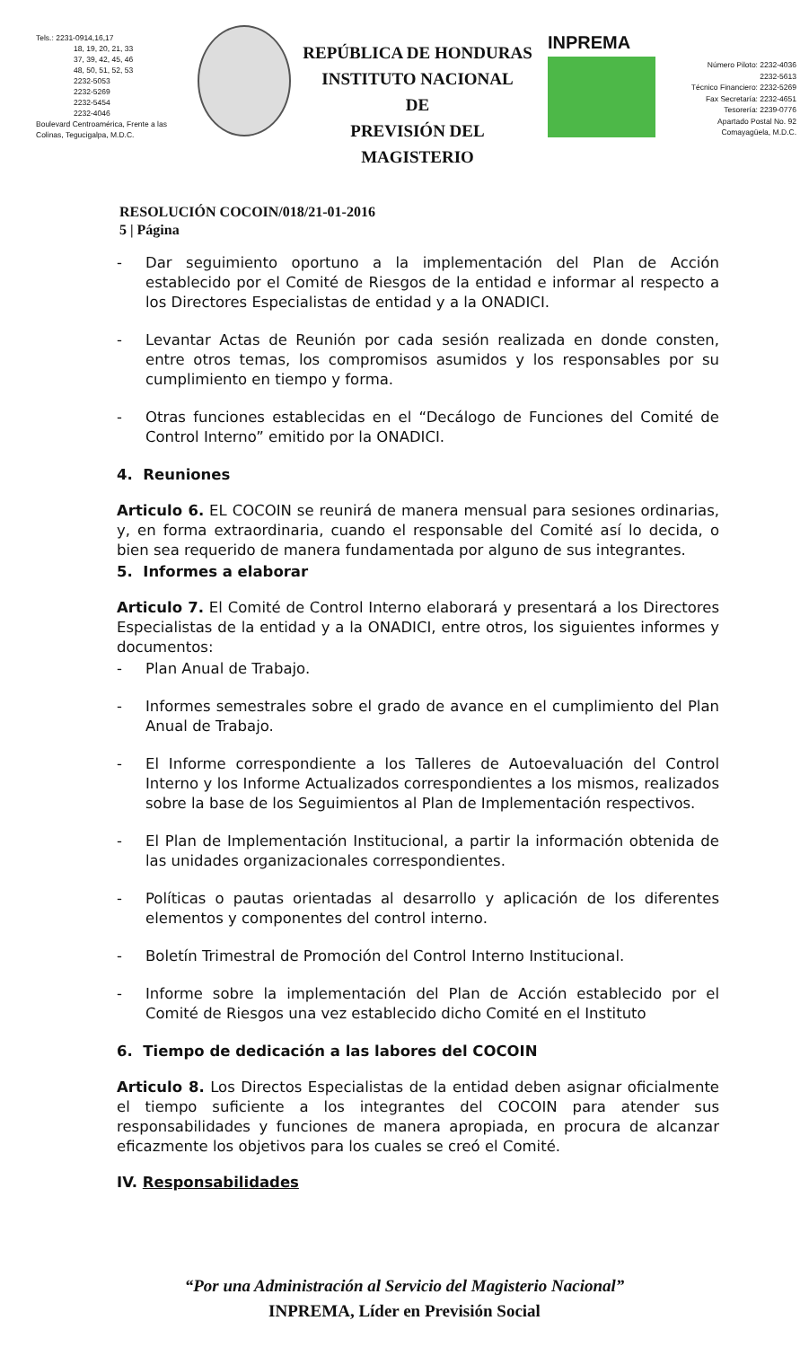Tels.: 2231-0914,16,17
18, 19, 20, 21, 33
37, 39, 42, 45, 46
48, 50, 51, 52, 53
2232-5053
2232-5269
2232-5454
2232-4046
Boulevard Centroamérica, Frente a las Colinas, Tegucigalpa, M.D.C.
REPÚBLICA DE HONDURAS
INSTITUTO NACIONAL
DE
PREVISIÓN DEL MAGISTERIO
INPREMA
Número Piloto: 2232-4036
2232-5613
Técnico Financiero: 2232-5269
Fax Secretaría: 2232-4651
Tesorería: 2239-0776
Apartado Postal No. 92
Comayagüela, M.D.C.
RESOLUCIÓN COCOIN/018/21-01-2016
5 | Página
- Dar seguimiento oportuno a la implementación del Plan de Acción establecido por el Comité de Riesgos de la entidad e informar al respecto a los Directores Especialistas de entidad y a la ONADICI.
- Levantar Actas de Reunión por cada sesión realizada en donde consten, entre otros temas, los compromisos asumidos y los responsables por su cumplimiento en tiempo y forma.
- Otras funciones establecidas en el “Decálogo de Funciones del Comité de Control Interno” emitido por la ONADICI.
4. Reuniones
Articulo 6. EL COCOIN se reunirá de manera mensual para sesiones ordinarias, y, en forma extraordinaria, cuando el responsable del Comité así lo decida, o bien sea requerido de manera fundamentada por alguno de sus integrantes.
5. Informes a elaborar
Articulo 7. El Comité de Control Interno elaborará y presentará a los Directores Especialistas de la entidad y a la ONADICI, entre otros, los siguientes informes y documentos:
- Plan Anual de Trabajo.
- Informes semestrales sobre el grado de avance en el cumplimiento del Plan Anual de Trabajo.
- El Informe correspondiente a los Talleres de Autoevaluación del Control Interno y los Informe Actualizados correspondientes a los mismos, realizados sobre la base de los Seguimientos al Plan de Implementación respectivos.
- El Plan de Implementación Institucional, a partir la información obtenida de las unidades organizacionales correspondientes.
- Políticas o pautas orientadas al desarrollo y aplicación de los diferentes elementos y componentes del control interno.
- Boletín Trimestral de Promoción del Control Interno Institucional.
- Informe sobre la implementación del Plan de Acción establecido por el Comité de Riesgos una vez establecido dicho Comité en el Instituto
6. Tiempo de dedicación a las labores del COCOIN
Articulo 8. Los Directos Especialistas de la entidad deben asignar oficialmente el tiempo suficiente a los integrantes del COCOIN para atender sus responsabilidades y funciones de manera apropiada, en procura de alcanzar eficazmente los objetivos para los cuales se creó el Comité.
IV. Responsabilidades
“Por una Administración al Servicio del Magisterio Nacional”
INPREMA, Líder en Previsión Social